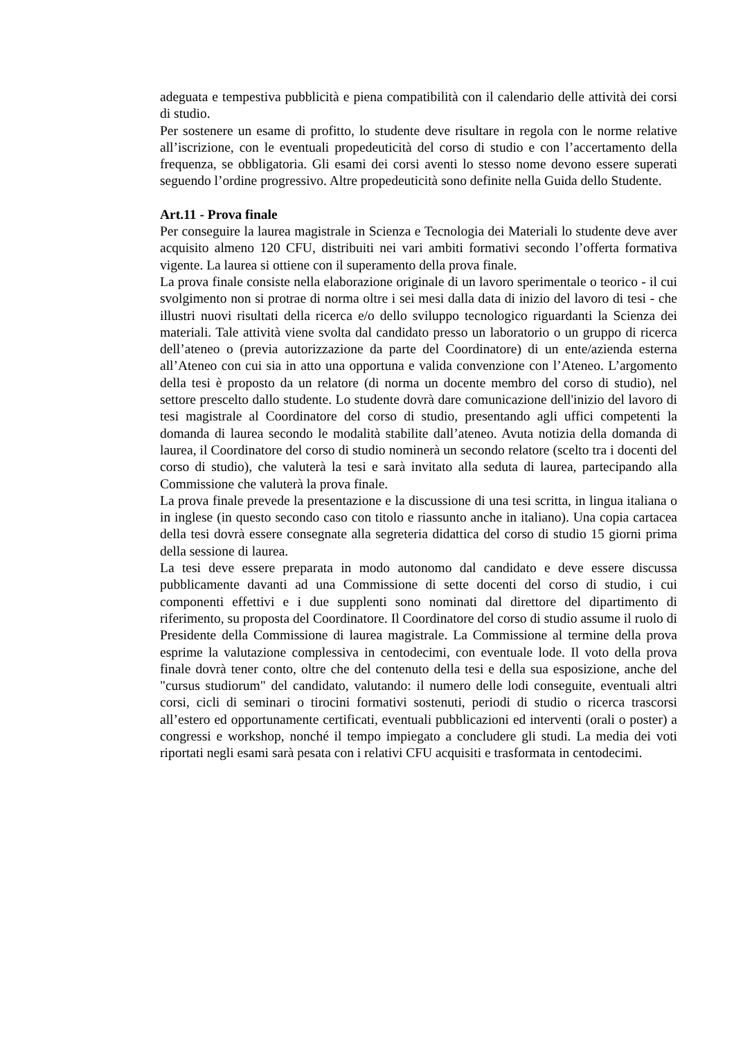adeguata e tempestiva pubblicità e piena compatibilità con il calendario delle attività dei corsi di studio.
Per sostenere un esame di profitto, lo studente deve risultare in regola con le norme relative all’iscrizione, con le eventuali propedeuticità del corso di studio e con l’accertamento della frequenza, se obbligatoria. Gli esami dei corsi aventi lo stesso nome devono essere superati seguendo l’ordine progressivo. Altre propedeuticità sono definite nella Guida dello Studente.
Art.11 - Prova finale
Per conseguire la laurea magistrale in Scienza e Tecnologia dei Materiali lo studente deve aver acquisito almeno 120 CFU, distribuiti nei vari ambiti formativi secondo l’offerta formativa vigente. La laurea si ottiene con il superamento della prova finale.
La prova finale consiste nella elaborazione originale di un lavoro sperimentale o teorico - il cui svolgimento non si protrae di norma oltre i sei mesi dalla data di inizio del lavoro di tesi - che illustri nuovi risultati della ricerca e/o dello sviluppo tecnologico riguardanti la Scienza dei materiali. Tale attività viene svolta dal candidato presso un laboratorio o un gruppo di ricerca dell’ateneo o (previa autorizzazione da parte del Coordinatore) di un ente/azienda esterna all’Ateneo con cui sia in atto una opportuna e valida convenzione con l’Ateneo. L’argomento della tesi è proposto da un relatore (di norma un docente membro del corso di studio), nel settore prescelto dallo studente. Lo studente dovrà dare comunicazione dell'inizio del lavoro di tesi magistrale al Coordinatore del corso di studio, presentando agli uffici competenti la domanda di laurea secondo le modalità stabilite dall’ateneo. Avuta notizia della domanda di laurea, il Coordinatore del corso di studio nominerà un secondo relatore (scelto tra i docenti del corso di studio), che valuterà la tesi e sarà invitato alla seduta di laurea, partecipando alla Commissione che valuterà la prova finale.
La prova finale prevede la presentazione e la discussione di una tesi scritta, in lingua italiana o in inglese (in questo secondo caso con titolo e riassunto anche in italiano). Una copia cartacea della tesi dovrà essere consegnate alla segreteria didattica del corso di studio 15 giorni prima della sessione di laurea.
La tesi deve essere preparata in modo autonomo dal candidato e deve essere discussa pubblicamente davanti ad una Commissione di sette docenti del corso di studio, i cui componenti effettivi e i due supplenti sono nominati dal direttore del dipartimento di riferimento, su proposta del Coordinatore. Il Coordinatore del corso di studio assume il ruolo di Presidente della Commissione di laurea magistrale. La Commissione al termine della prova esprime la valutazione complessiva in centodecimi, con eventuale lode. Il voto della prova finale dovrà tener conto, oltre che del contenuto della tesi e della sua esposizione, anche del "cursus studiorum" del candidato, valutando: il numero delle lodi conseguite, eventuali altri corsi, cicli di seminari o tirocini formativi sostenuti, periodi di studio o ricerca trascorsi all’estero ed opportunamente certificati, eventuali pubblicazioni ed interventi (orali o poster) a congressi e workshop, nonché il tempo impiegato a concludere gli studi. La media dei voti riportati negli esami sarà pesata con i relativi CFU acquisiti e trasformata in centodecimi.